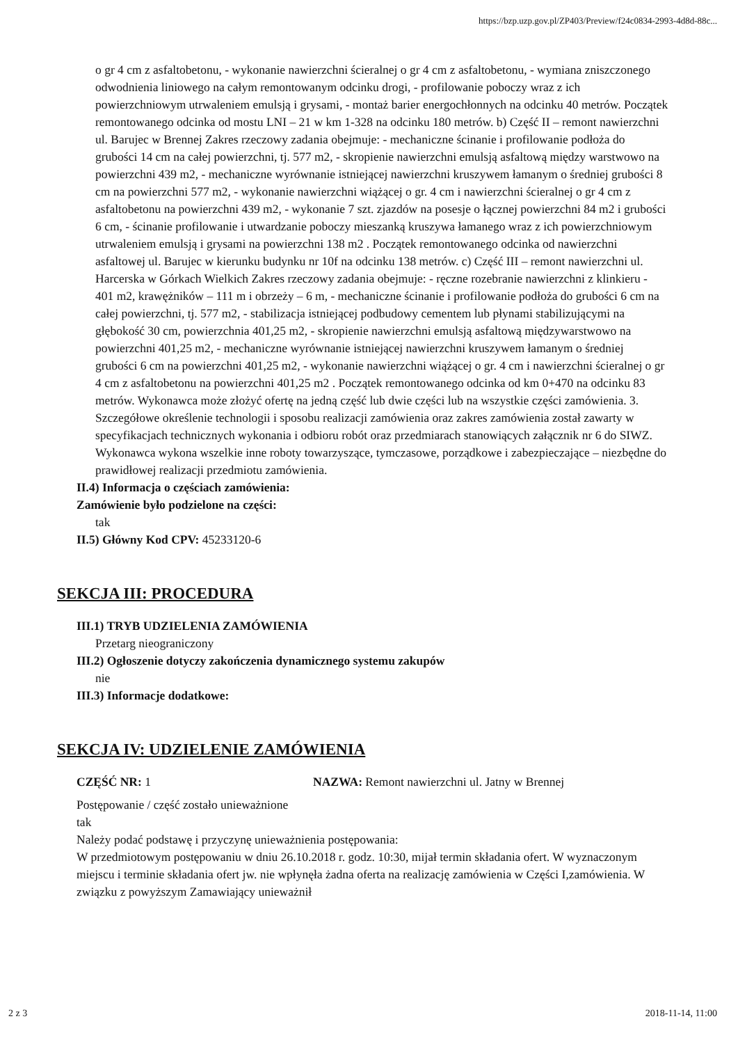https://bzp.uzp.gov.pl/ZP403/Preview/f24c0834-2993-4d8d-88c...
o gr 4 cm z asfaltobetonu, - wykonanie nawierzchni ścieralnej o gr 4 cm z asfaltobetonu, - wymiana zniszczonego odwodnienia liniowego na całym remontowanym odcinku drogi, - profilowanie poboczy wraz z ich powierzchniowym utrwaleniem emulsją i grysami, - montaż barier energochłonnych na odcinku 40 metrów. Początek remontowanego odcinka od mostu LNI – 21 w km 1-328 na odcinku 180 metrów. b) Część II – remont nawierzchni ul. Barujec w Brennej Zakres rzeczowy zadania obejmuje: - mechaniczne ścinanie i profilowanie podłoża do grubości 14 cm na całej powierzchni, tj. 577 m2, - skropienie nawierzchni emulsją asfaltową między warstwowo na powierzchni 439 m2, - mechaniczne wyrównanie istniejącej nawierzchni kruszywem łamanym o średniej grubości 8 cm na powierzchni 577 m2, - wykonanie nawierzchni wiążącej o gr. 4 cm i nawierzchni ścieralnej o gr 4 cm z asfaltobetonu na powierzchni 439 m2, - wykonanie 7 szt. zjazdów na posesje o łącznej powierzchni 84 m2 i grubości 6 cm, - ścinanie profilowanie i utwardzanie poboczy mieszanką kruszywa łamanego wraz z ich powierzchniowym utrwaleniem emulsją i grysami na powierzchni 138 m2 . Początek remontowanego odcinka od nawierzchni asfaltowej ul. Barujec w kierunku budynku nr 10f na odcinku 138 metrów. c) Część III – remont nawierzchni ul. Harcerska w Górkach Wielkich Zakres rzeczowy zadania obejmuje: - ręczne rozebranie nawierzchni z klinkieru - 401 m2, krawężników – 111 m i obrzeży – 6 m, - mechaniczne ścinanie i profilowanie podłoża do grubości 6 cm na całej powierzchni, tj. 577 m2, - stabilizacja istniejącej podbudowy cementem lub płynami stabilizującymi na głębokość 30 cm, powierzchnia 401,25 m2, - skropienie nawierzchni emulsją asfaltową międzywarstwowo na powierzchni 401,25 m2, - mechaniczne wyrównanie istniejącej nawierzchni kruszywem łamanym o średniej grubości 6 cm na powierzchni 401,25 m2, - wykonanie nawierzchni wiążącej o gr. 4 cm i nawierzchni ścieralnej o gr 4 cm z asfaltobetonu na powierzchni 401,25 m2 . Początek remontowanego odcinka od km 0+470 na odcinku 83 metrów. Wykonawca może złożyć ofertę na jedną część lub dwie części lub na wszystkie części zamówienia. 3. Szczegółowe określenie technologii i sposobu realizacji zamówienia oraz zakres zamówienia został zawarty w specyfikacjach technicznych wykonania i odbioru robót oraz przedmiarach stanowiących załącznik nr 6 do SIWZ. Wykonawca wykona wszelkie inne roboty towarzyszące, tymczasowe, porządkowe i zabezpieczające – niezbędne do prawidłowej realizacji przedmiotu zamówienia.
II.4) Informacja o częściach zamówienia:
Zamówienie było podzielone na części:
tak
II.5) Główny Kod CPV: 45233120-6
SEKCJA III: PROCEDURA
III.1) TRYB UDZIELENIA ZAMÓWIENIA
Przetarg nieograniczony
III.2) Ogłoszenie dotyczy zakończenia dynamicznego systemu zakupów
nie
III.3) Informacje dodatkowe:
SEKCJA IV: UDZIELENIE ZAMÓWIENIA
CZĘŚĆ NR: 1 NAZWA: Remont nawierzchni ul. Jatny w Brennej
Postępowanie / część zostało unieważnione
tak
Należy podać podstawę i przyczynę unieważnienia postępowania:
W przedmiotowym postępowaniu w dniu 26.10.2018 r. godz. 10:30, mijał termin składania ofert. W wyznaczonym miejscu i terminie składania ofert jw. nie wpłynęła żadna oferta na realizację zamówienia w Części I,zamówienia. W związku z powyższym Zamawiający unieważnił
2 z 3 2018-11-14, 11:00